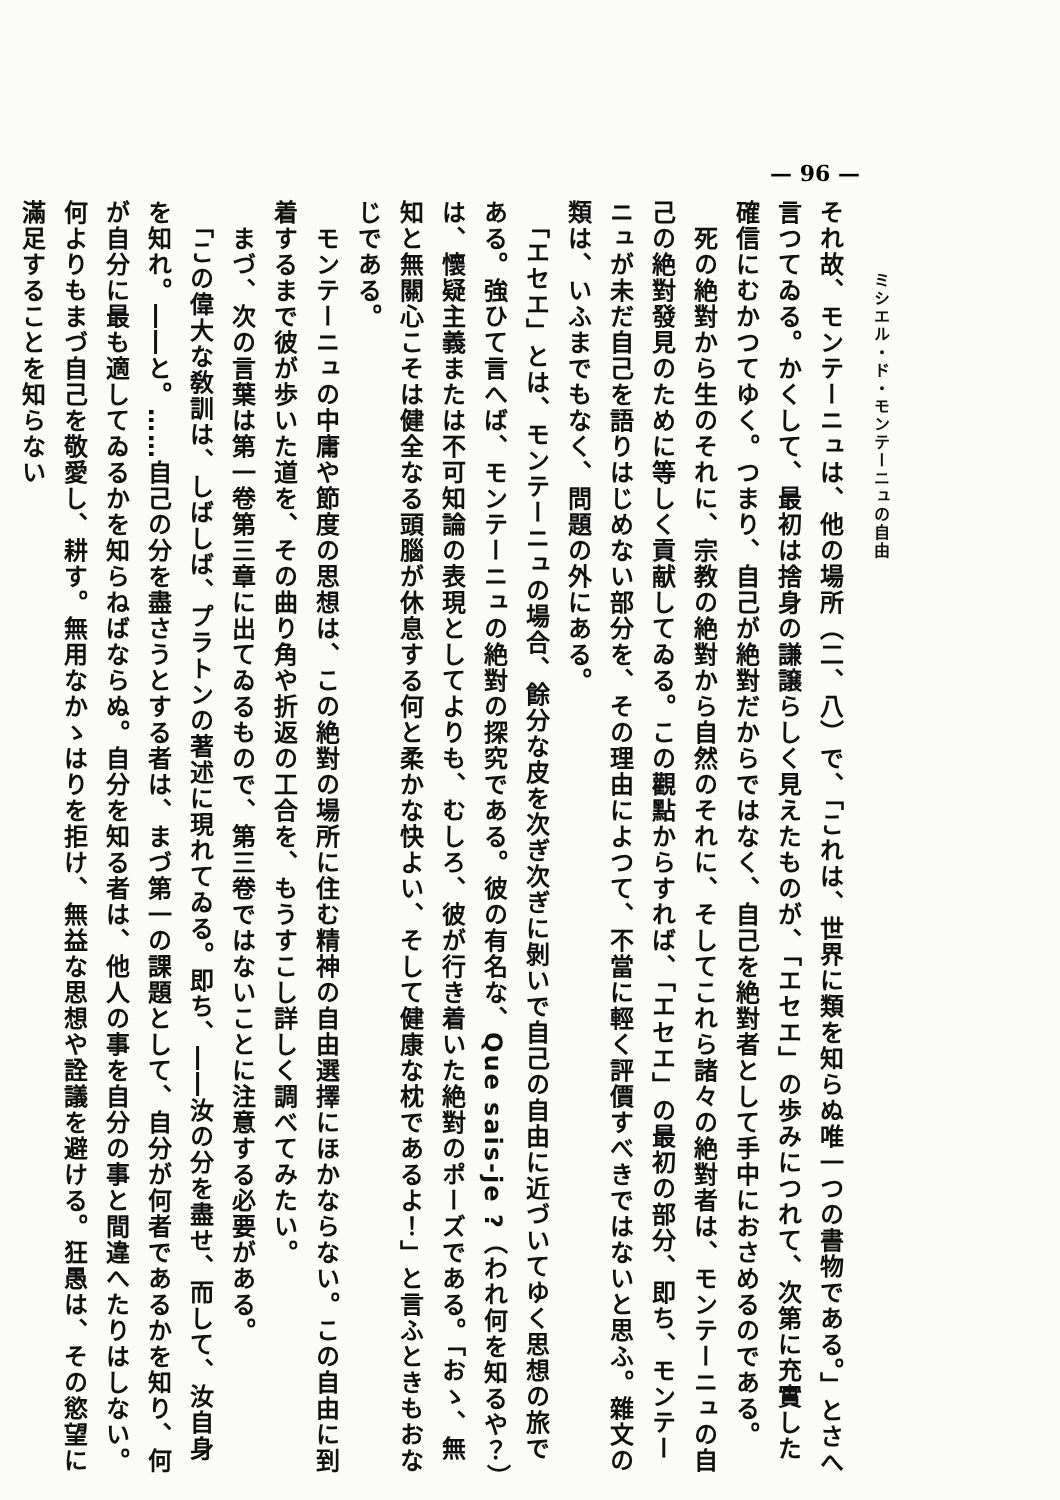— 96 —
　　　　ミシエル・ド・モンテーニュの自由
それ故、モンテーニュは、他の場所（二、八）で、「これは、世界に類を知らぬ唯一つの書物である。」とさへ言つてゐる。かくして、最初は捨身の謙譲らしく見えたものが、「エセエ」の歩みにつれて、次第に充實した確信にむかつてゆく。つまり、自己が絶對だからではなく、自己を絶對者として手中におさめるのである。
　死の絶對から生のそれに、宗教の絶對から自然のそれに、そしてこれら諸々の絶對者は、モンテーニュの自己の絶對發見のために等しく貢献してゐる。この觀點からすれば、「エセエ」の最初の部分、即ち、モンテーニュが未だ自己を語りはじめない部分を、その理由によつて、不當に輕く評價すべきではないと思ふ。雜文の類は、いふまでもなく、問題の外にある。
　「エセエ」とは、モンテーニュの場合、餘分な皮を次ぎ次ぎに剝いで自己の自由に近づいてゆく思想の旅である。強ひて言へば、モンテーニュの絶對の探究である。彼の有名な、Que sais-je ?（われ何を知るや？）は、懷疑主義または不可知論の表現としてよりも、むしろ、彼が行き着いた絶對のポーズである。「おゝ、無知と無關心こそは健全なる頭腦が休息する何と柔かな快よい、そして健康な枕であるよ！」と言ふときもおなじである。
　モンテーニュの中庸や節度の思想は、この絶對の場所に住む精神の自由選擇にほかならない。この自由に到着するまで彼が歩いた道を、その曲り角や折返の工合を、もうすこし詳しく調べてみたい。
　まづ、次の言葉は第一卷第三章に出てゐるもので、第三卷ではないことに注意する必要がある。
　「この偉大な敎訓は、しばしば、プラトンの著述に現れてゐる。即ち、――汝の分を盡せ、而して、汝自身を知れ。――と。……自己の分を盡さうとする者は、まづ第一の課題として、自分が何者であるかを知り、何が自分に最も適してゐるかを知らねばならぬ。自分を知る者は、他人の事を自分の事と間違へたりはしない。何よりもまづ自己を敬愛し、耕す。無用なかゝはりを拒け、無益な思想や詮議を避ける。狂愚は、その慾望に滿足することを知らない